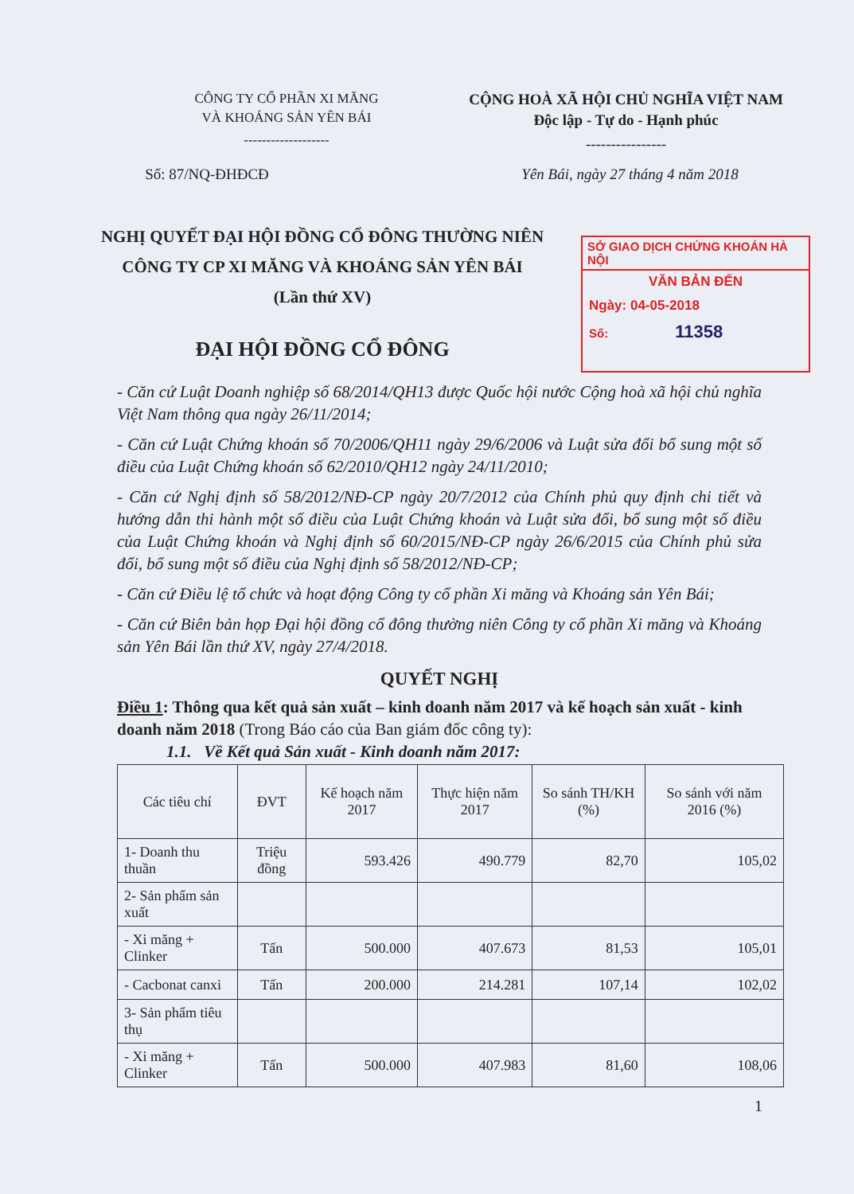CÔNG TY CỔ PHẦN XI MĂNG
VÀ KHOÁNG SẢN YÊN BÁI
-------------------
CỘNG HOÀ XÃ HỘI CHỦ NGHĨA VIỆT NAM
Độc lập - Tự do - Hạnh phúc
----------------
Số: 87/NQ-ĐHĐCĐ Yên Bái, ngày 27 tháng 4 năm 2018
NGHỊ QUYẾT ĐẠI HỘI ĐỒNG CỔ ĐÔNG THƯỜNG NIÊN
CÔNG TY CP XI MĂNG VÀ KHOÁNG SẢN YÊN BÁI
(Lần thứ XV)
ĐẠI HỘI ĐỒNG CỔ ĐÔNG
SỞ GIAO DỊCH CHỨNG KHOÁN HÀ NỘI
VĂN BẢN ĐẾN
Ngày: 04-05-2018
Số: 11358
- Căn cứ Luật Doanh nghiệp số 68/2014/QH13 được Quốc hội nước Cộng hoà xã hội chủ nghĩa Việt Nam thông qua ngày 26/11/2014;
- Căn cứ Luật Chứng khoán số 70/2006/QH11 ngày 29/6/2006 và Luật sửa đổi bổ sung một số điều của Luật Chứng khoán số 62/2010/QH12 ngày 24/11/2010;
- Căn cứ Nghị định số 58/2012/NĐ-CP ngày 20/7/2012 của Chính phủ quy định chi tiết và hướng dẫn thi hành một số điều của Luật Chứng khoán và Luật sửa đổi, bổ sung một số điều của Luật Chứng khoán và Nghị định số 60/2015/NĐ-CP ngày 26/6/2015 của Chính phủ sửa đổi, bổ sung một số điều của Nghị định số 58/2012/NĐ-CP;
- Căn cứ Điều lệ tổ chức và hoạt động Công ty cổ phần Xi măng và Khoáng sản Yên Bái;
- Căn cứ Biên bản họp Đại hội đồng cổ đông thường niên Công ty cổ phần Xi măng và Khoáng sản Yên Bái lần thứ XV, ngày 27/4/2018.
QUYẾT NGHỊ
Điều 1: Thông qua kết quả sản xuất – kinh doanh năm 2017 và kế hoạch sản xuất - kinh doanh năm 2018 (Trong Báo cáo của Ban giám đốc công ty):
1.1. Về Kết quả Sản xuất - Kinh doanh năm 2017:
| Các tiêu chí | ĐVT | Kế hoạch năm 2017 | Thực hiện năm 2017 | So sánh TH/KH (%) | So sánh với năm 2016 (%) |
| --- | --- | --- | --- | --- | --- |
| 1- Doanh thu thuần | Triệu đồng | 593.426 | 490.779 | 82,70 | 105,02 |
| 2- Sản phẩm sản xuất | | | | | |
| - Xi măng + Clinker | Tấn | 500.000 | 407.673 | 81,53 | 105,01 |
| - Cacbonat canxi | Tấn | 200.000 | 214.281 | 107,14 | 102,02 |
| 3- Sản phẩm tiêu thụ | | | | | |
| - Xi măng + Clinker | Tấn | 500.000 | 407.983 | 81,60 | 108,06 |
1